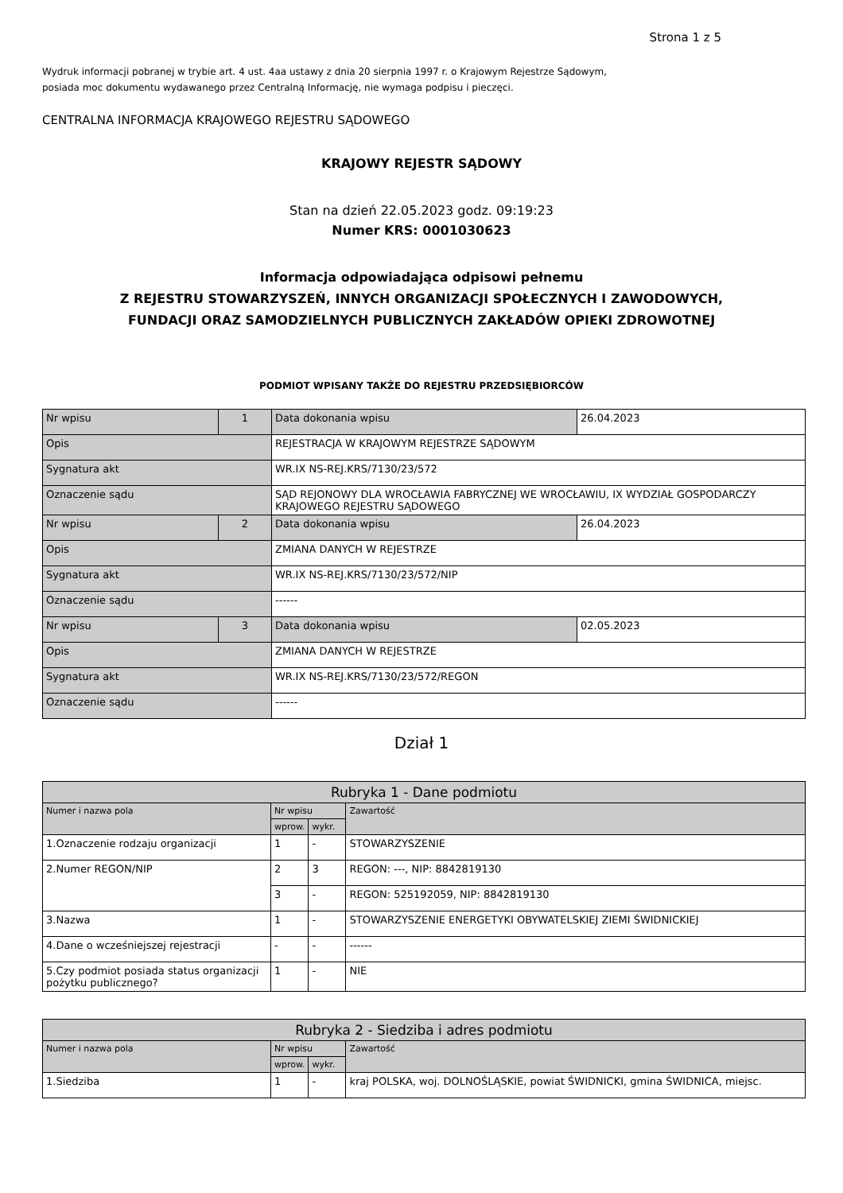Strona 1 z 5
Wydruk informacji pobranej w trybie art. 4 ust. 4aa ustawy z dnia 20 sierpnia 1997 r. o Krajowym Rejestrze Sądowym,
posiada moc dokumentu wydawanego przez Centralną Informację, nie wymaga podpisu i pieczęci.
CENTRALNA INFORMACJA KRAJOWEGO REJESTRU SĄDOWEGO
KRAJOWY REJESTR SĄDOWY
Stan na dzień 22.05.2023 godz. 09:19:23
Numer KRS: 0001030623
Informacja odpowiadająca odpisowi pełnemu
Z REJESTRU STOWARZYSZEŃ, INNYCH ORGANIZACJI SPOŁECZNYCH I ZAWODOWYCH,
FUNDACJI ORAZ SAMODZIELNYCH PUBLICZNYCH ZAKŁADÓW OPIEKI ZDROWOTNEJ
PODMIOT WPISANY TAKŻE DO REJESTRU PRZEDSIĘBIORCÓW
| Nr wpisu | 1 | Data dokonania wpisu | 26.04.2023 |
| Opis | | REJESTRACJA W KRAJOWYM REJESTRZE SĄDOWYM | |
| Sygnatura akt | | WR.IX NS-REJ.KRS/7130/23/572 | |
| Oznaczenie sądu | | SĄD REJONOWY DLA WROCŁAWIA FABRYCZNEJ WE WROCŁAWIU, IX WYDZIAŁ GOSPODARCZY KRAJOWEGO REJESTRU SĄDOWEGO | |
| Nr wpisu | 2 | Data dokonania wpisu | 26.04.2023 |
| Opis | | ZMIANA DANYCH W REJESTRZE | |
| Sygnatura akt | | WR.IX NS-REJ.KRS/7130/23/572/NIP | |
| Oznaczenie sądu | | ------ | |
| Nr wpisu | 3 | Data dokonania wpisu | 02.05.2023 |
| Opis | | ZMIANA DANYCH W REJESTRZE | |
| Sygnatura akt | | WR.IX NS-REJ.KRS/7130/23/572/REGON | |
| Oznaczenie sądu | | ------ | |
Dział 1
| Rubryka 1 - Dane podmiotu | | | |
| Numer i nazwa pola | Nr wpisu | | Zawartość |
| | wprow. | wykr. | |
| 1.Oznaczenie rodzaju organizacji | 1 | - | STOWARZYSZENIE |
| 2.Numer REGON/NIP | 2 | 3 | REGON: ---, NIP: 8842819130 |
| | 3 | - | REGON: 525192059, NIP: 8842819130 |
| 3.Nazwa | 1 | - | STOWARZYSZENIE ENERGETYKI OBYWATELSKIEJ ZIEMI ŚWIDNICKIEJ |
| 4.Dane o wcześniejszej rejestracji | - | - | ------ |
| 5.Czy podmiot posiada status organizacji pożytku publicznego? | 1 | - | NIE |
| Rubryka 2 - Siedziba i adres podmiotu | | | |
| Numer i nazwa pola | Nr wpisu | | Zawartość |
| | wprow. | wykr. | |
| 1.Siedziba | 1 | - | kraj POLSKA, woj. DOLNOŚLĄSKIE, powiat ŚWIDNICKI, gmina ŚWIDNICA, miejsc. |